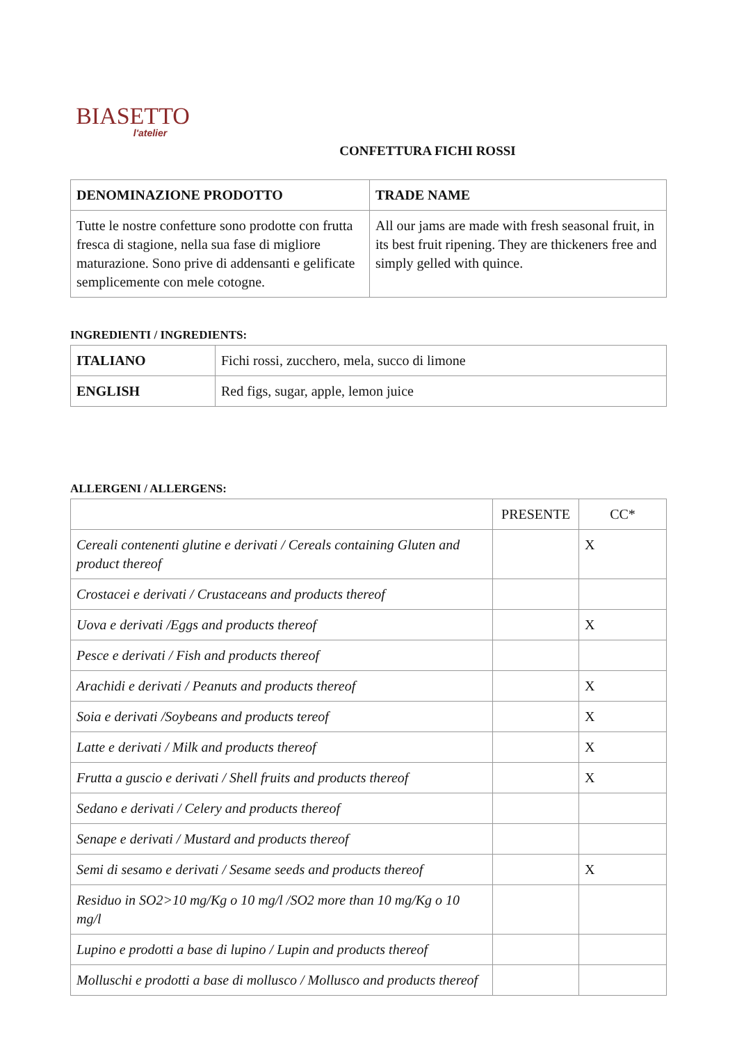BIASETTO
l'atelier
CONFETTURA FICHI ROSSI
| DENOMINAZIONE PRODOTTO | TRADE NAME |
| --- | --- |
| Tutte le nostre confetture sono prodotte con frutta fresca di stagione, nella sua fase di migliore maturazione. Sono prive di addensanti e gelificate semplicemente con mele cotogne. | All our jams are made with fresh seasonal fruit, in its best fruit ripening. They are thickeners free and simply gelled with quince. |
INGREDIENTI / INGREDIENTS:
| ITALIANO | Fichi rossi, zucchero, mela, succo di limone |
| ENGLISH | Red figs, sugar, apple, lemon juice |
ALLERGENI / ALLERGENS:
| | PRESENTE | CC* |
| Cereali contenenti glutine e derivati / Cereals containing Gluten and product thereof | | X |
| Crostacei e derivati / Crustaceans and products thereof | | |
| Uova e derivati /Eggs and products thereof | | X |
| Pesce e derivati / Fish and products thereof | | |
| Arachidi e derivati / Peanuts and products thereof | | X |
| Soia e derivati /Soybeans and products tereof | | X |
| Latte e derivati / Milk and products thereof | | X |
| Frutta a guscio e derivati / Shell fruits and products thereof | | X |
| Sedano e derivati / Celery and products thereof | | |
| Senape e derivati / Mustard and products thereof | | |
| Semi di sesamo e derivati / Sesame seeds and products thereof | | X |
| Residuo in SO2>10 mg/Kg o 10 mg/l /SO2 more than 10 mg/Kg o 10 mg/l | | |
| Lupino e prodotti a base di lupino / Lupin and products thereof | | |
| Molluschi e prodotti a base di mollusco / Mollusco and products thereof | | |